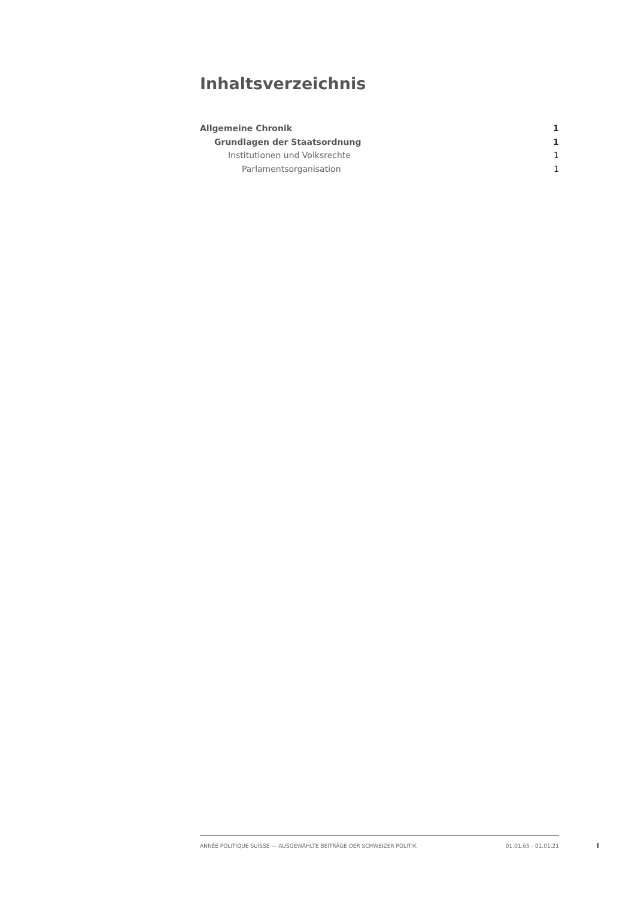Inhaltsverzeichnis
Allgemeine Chronik 1
Grundlagen der Staatsordnung 1
Institutionen und Volksrechte 1
Parlamentsorganisation 1
ANNÉE POLITIQUE SUISSE — AUSGEWÄHLTE BEITRÄGE DER SCHWEIZER POLITIK 01.01.65 - 01.01.21
I